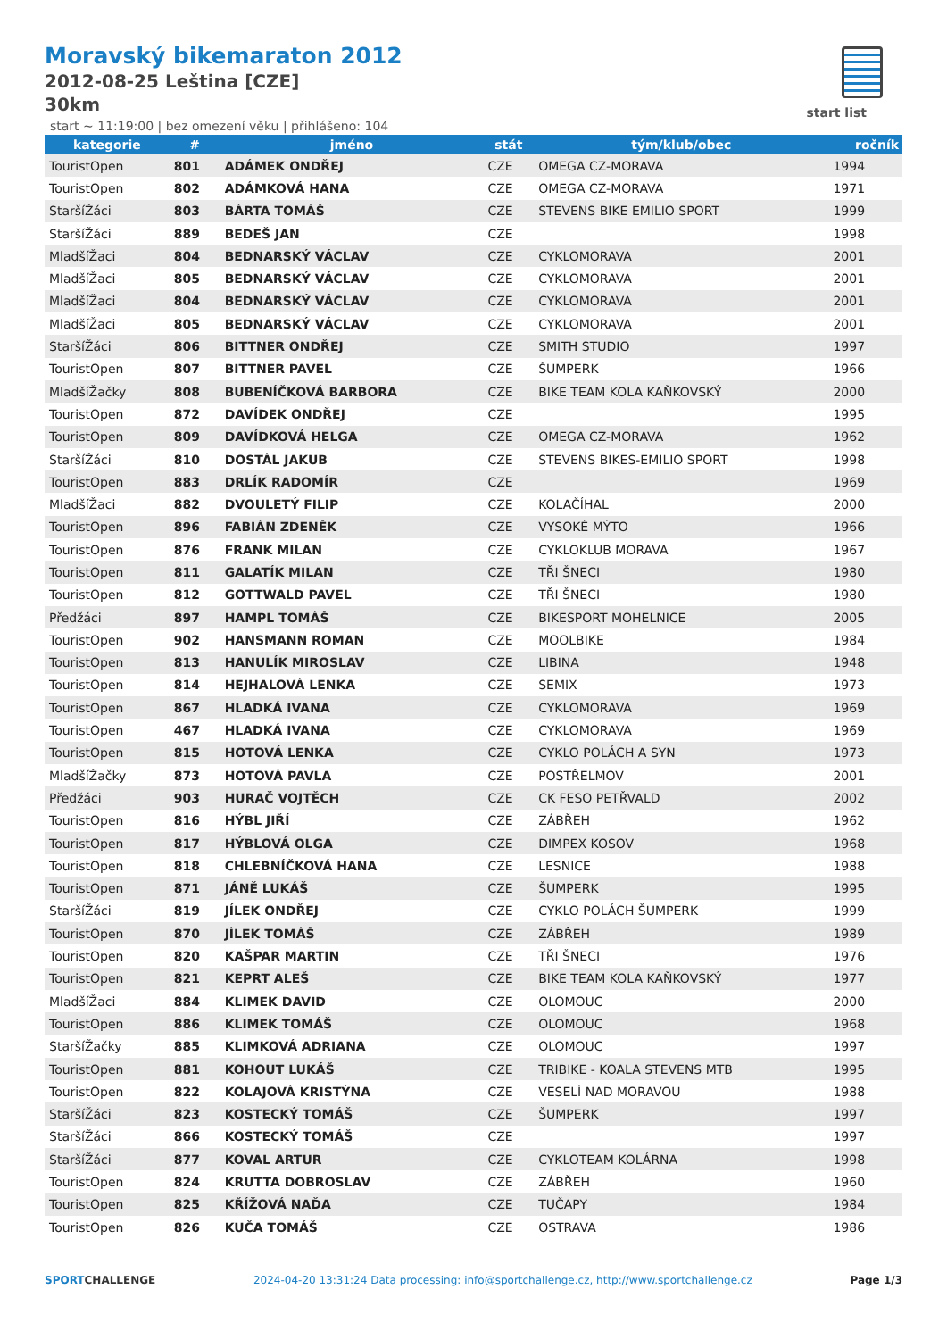Moravský bikemaraton 2012
2012-08-25 Leština [CZE]
30km
start list
start ~ 11:19:00 | bez omezení věku | přihlášeno: 104
| kategorie | # | jméno | stát | tým/klub/obec | ročník |
| --- | --- | --- | --- | --- | --- |
| TouristOpen | 801 | ADÁMEK ONDŘEJ | CZE | OMEGA CZ-MORAVA | 1994 |
| TouristOpen | 802 | ADÁMKOVÁ HANA | CZE | OMEGA CZ-MORAVA | 1971 |
| StaršíŽáci | 803 | BÁRTA TOMÁŠ | CZE | STEVENS BIKE EMILIO SPORT | 1999 |
| StaršíŽáci | 889 | BEDEŠ JAN | CZE | | 1998 |
| MladšíŽaci | 804 | BEDNARSKÝ VÁCLAV | CZE | CYKLOMORAVA | 2001 |
| MladšíŽaci | 805 | BEDNARSKÝ VÁCLAV | CZE | CYKLOMORAVA | 2001 |
| MladšíŽaci | 804 | BEDNARSKÝ VÁCLAV | CZE | CYKLOMORAVA | 2001 |
| MladšíŽaci | 805 | BEDNARSKÝ VÁCLAV | CZE | CYKLOMORAVA | 2001 |
| StaršíŽáci | 806 | BITTNER ONDŘEJ | CZE | SMITH STUDIO | 1997 |
| TouristOpen | 807 | BITTNER PAVEL | CZE | ŠUMPERK | 1966 |
| MladšíŽačky | 808 | BUBENÍČKOVÁ BARBORA | CZE | BIKE TEAM KOLA KAŇKOVSKÝ | 2000 |
| TouristOpen | 872 | DAVÍDEK ONDŘEJ | CZE | | 1995 |
| TouristOpen | 809 | DAVÍDKOVÁ HELGA | CZE | OMEGA CZ-MORAVA | 1962 |
| StaršíŽáci | 810 | DOSTÁL JAKUB | CZE | STEVENS BIKES-EMILIO SPORT | 1998 |
| TouristOpen | 883 | DRLÍK RADOMÍR | CZE | | 1969 |
| MladšíŽaci | 882 | DVOULETÝ FILIP | CZE | KOLAČÍHAL | 2000 |
| TouristOpen | 896 | FABIÁN ZDENĚK | CZE | VYSOKÉ MÝTO | 1966 |
| TouristOpen | 876 | FRANK MILAN | CZE | CYKLOKLUB MORAVA | 1967 |
| TouristOpen | 811 | GALATÍK MILAN | CZE | TŘI ŠNECI | 1980 |
| TouristOpen | 812 | GOTTWALD PAVEL | CZE | TŘI ŠNECI | 1980 |
| Předžáci | 897 | HAMPL TOMÁŠ | CZE | BIKESPORT MOHELNICE | 2005 |
| TouristOpen | 902 | HANSMANN ROMAN | CZE | MOOLBIKE | 1984 |
| TouristOpen | 813 | HANULÍK MIROSLAV | CZE | LIBINA | 1948 |
| TouristOpen | 814 | HEJHALOVÁ LENKA | CZE | SEMIX | 1973 |
| TouristOpen | 867 | HLADKÁ IVANA | CZE | CYKLOMORAVA | 1969 |
| TouristOpen | 467 | HLADKÁ IVANA | CZE | CYKLOMORAVA | 1969 |
| TouristOpen | 815 | HOTOVÁ LENKA | CZE | CYKLO POLÁCH A SYN | 1973 |
| MladšíŽačky | 873 | HOTOVÁ PAVLA | CZE | POSTŘELMOV | 2001 |
| Předžáci | 903 | HURAČ VOJTĚCH | CZE | CK FESO PETŘVALD | 2002 |
| TouristOpen | 816 | HÝBL JIŘÍ | CZE | ZÁBŘEH | 1962 |
| TouristOpen | 817 | HÝBLOVÁ OLGA | CZE | DIMPEX KOSOV | 1968 |
| TouristOpen | 818 | CHLEBNÍČKOVÁ HANA | CZE | LESNICE | 1988 |
| TouristOpen | 871 | JÁNĚ LUKÁŠ | CZE | ŠUMPERK | 1995 |
| StaršíŽáci | 819 | JÍLEK ONDŘEJ | CZE | CYKLO POLÁCH ŠUMPERK | 1999 |
| TouristOpen | 870 | JÍLEK TOMÁŠ | CZE | ZÁBŘEH | 1989 |
| TouristOpen | 820 | KAŠPAR MARTIN | CZE | TŘI ŠNECI | 1976 |
| TouristOpen | 821 | KEPRT ALEŠ | CZE | BIKE TEAM KOLA KAŇKOVSKÝ | 1977 |
| MladšíŽaci | 884 | KLIMEK DAVID | CZE | OLOMOUC | 2000 |
| TouristOpen | 886 | KLIMEK TOMÁŠ | CZE | OLOMOUC | 1968 |
| StaršíŽačky | 885 | KLIMKOVÁ ADRIANA | CZE | OLOMOUC | 1997 |
| TouristOpen | 881 | KOHOUT LUKÁŠ | CZE | TRIBIKE - KOALA STEVENS MTB | 1995 |
| TouristOpen | 822 | KOLAJOVÁ KRISTÝNA | CZE | VESELÍ NAD MORAVOU | 1988 |
| StaršíŽáci | 823 | KOSTECKÝ TOMÁŠ | CZE | ŠUMPERK | 1997 |
| StaršíŽáci | 866 | KOSTECKÝ TOMÁŠ | CZE | | 1997 |
| StaršíŽáci | 877 | KOVAL ARTUR | CZE | CYKLOTEAM KOLÁRNA | 1998 |
| TouristOpen | 824 | KRUTTA DOBROSLAV | CZE | ZÁBŘEH | 1960 |
| TouristOpen | 825 | KŘÍŽOVÁ NAĎA | CZE | TUČAPY | 1984 |
| TouristOpen | 826 | KUČA TOMÁŠ | CZE | OSTRAVA | 1986 |
SPORTCHALLENGE 2024-04-20 13:31:24 Data processing: info@sportchallenge.cz, http://www.sportchallenge.cz Page 1/3